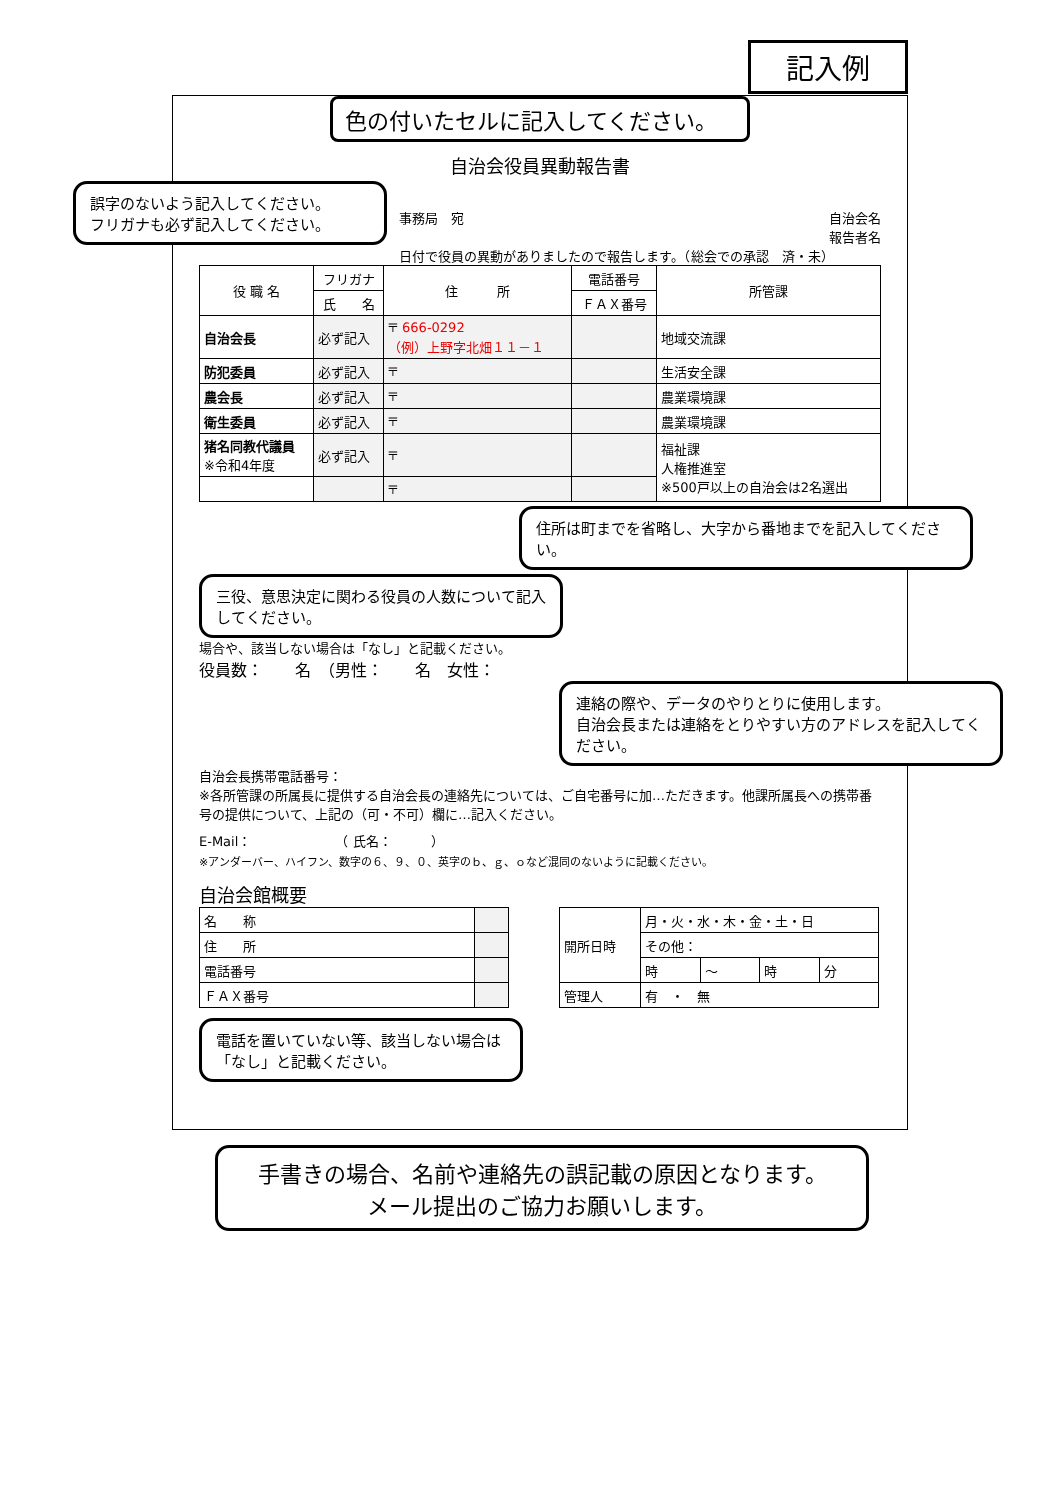記入例
色の付いたセルに記入してください。
自治会役員異動報告書
誤字のないよう記入してください。
フリガナも必ず記入してください。
事務局　宛 自治会名
報告者名
日付で役員の異動がありましたので報告します。（総会での承認　済・未）
| 役 職 名 | フリガナ | 住 所 | 電話番号 | 所管課 |
| --- | --- | --- | --- | --- |
| | 氏 名 | | ＦＡＸ番号 | |
| 自治会長 | 必ず記入 | 〒 666-0292 （例）上野字北畑１１－１ | | 地域交流課 |
| 防犯委員 | 必ず記入 | 〒 | | 生活安全課 |
| 農会長 | 必ず記入 | 〒 | | 農業環境課 |
| 衛生委員 | 必ず記入 | 〒 | | 農業環境課 |
| 猪名同教代議員 ※令和4年度 | 必ず記入 | 〒 | | 福祉課 人権推進室 ※500戸以上の自治会は2名選出 |
| | | 〒 | | |
住所は町までを省略し、大字から番地までを記入してください。
三役、意思決定に関わる役員の人数について記入してください。
場合や、該当しない場合は「なし」と記載ください。
役員数：　　名　（男性：　　名　女性：
連絡の際や、データのやりとりに使用します。
自治会長または連絡をとりやすい方のアドレスを記入してください。
自治会長携帯電話番号：
※各所管課の所属長に提供する自治会長の連絡先については、ご自宅番号に加…ただきます。他課所属長への携帯番号の提供について、上記の（可・不可）欄に…記入ください。
E-Mail：　　　　　　　（ 氏名：　　　）
※アンダーバー、ハイフン、数字の６、９、０、英字のｂ、ｇ、ｏなど混同のないように記載ください。
自治会館概要
| 名 称 | |
| 住 所 | |
| 電話番号 | |
| ＦＡＸ番号 | |
| 開所日時 | 月・火・水・木・金・土・日 | | | |
| | その他： | | | |
| | 時 | ～ | 時 | 分 |
| 管理人 | 有 ・ 無 | | | |
電話を置いていない等、該当しない場合は「なし」と記載ください。
手書きの場合、名前や連絡先の誤記載の原因となります。
メール提出のご協力お願いします。